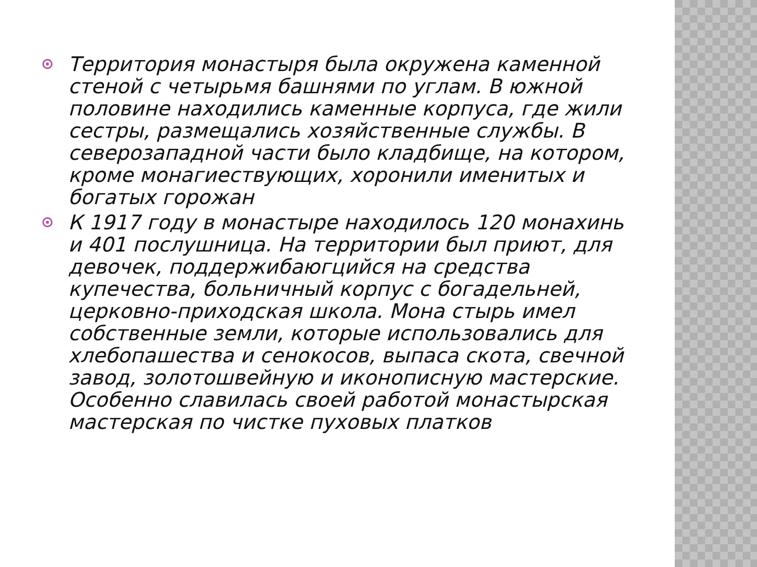Территория монастыря была окружена каменной стеной с четырьмя башнями по углам. В южной половине находились каменные корпуса, где жили сестры, размещались хозяйственные службы. В северозападной части было кладбище, на котором, кроме монагиествующих, хоронили именитых и богатых горожан
К 1917 году в монастыре находилось 120 монахинь и 401 послушница. На территории был приют, для девочек, поддержибаюгцийся на средства купечества, больничный корпус с богадельней, церковно-приходская школа. Мона стырь имел собственные земли, которые использовались для хлебопашества и сенокосов, выпаса скота, свечной завод, золотошвейную и иконописную мастерские. Особенно славилась своей работой монастырская мастерская по чистке пуховых платков